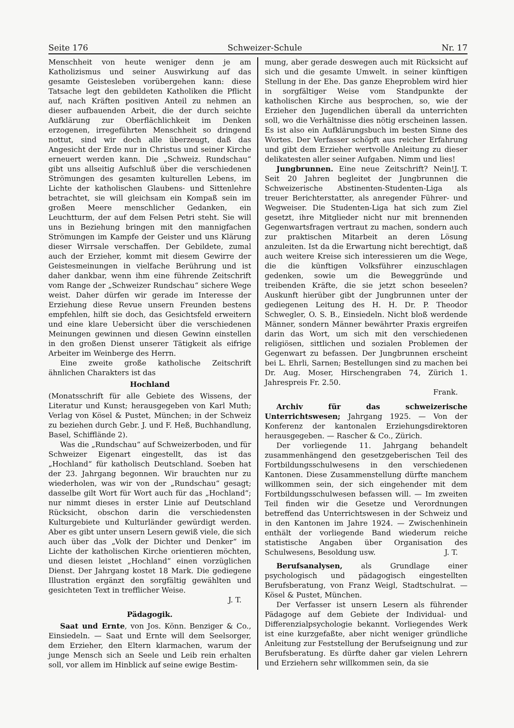Seite 176 Schweizer-Schule Nr. 17
Menschheit von heute weniger denn je am Katholizismus und seiner Auswirkung auf das gesamte Geistesleben vorübergehen kann: diese Tatsache legt den gebildeten Katholiken die Pflicht auf, nach Kräften positiven Anteil zu nehmen an dieser aufbauenden Arbeit, die der durch seichte Aufklärung zur Oberflächlichkeit im Denken erzogenen, irregeführten Menschheit so dringend nottut, sind wir doch alle überzeugt, daß das Angesicht der Erde nur in Christus und seiner Kirche erneuert werden kann. Die „Schweiz. Rundschau“ gibt uns allseitig Aufschluß über die verschiedenen Strömungen des gesamten kulturellen Lebens, im Lichte der katholischen Glaubens- und Sittenlehre betrachtet, sie will gleichsam ein Kompaß sein im großen Meere menschlicher Gedanken, ein Leuchtturm, der auf dem Felsen Petri steht. Sie will uns in Beziehung bringen mit den mannigfachen Strömungen im Kampfe der Geister und uns Klärung dieser Wirrsale verschaffen. Der Gebildete, zumal auch der Erzieher, kommt mit diesem Gewirre der Geistesmeinungen in vielfache Berührung und ist daher dankbar, wenn ihm eine führende Zeitschrift vom Range der „Schweizer Rundschau“ sichere Wege weist. Daher dürfen wir gerade im Interesse der Erziehung diese Revue unsern Freunden bestens empfehlen, hilft sie doch, das Gesichtsfeld erweitern und eine klare Uebersicht über die verschiedenen Meinungen gewinnen und diesen Gewinn einstellen in den großen Dienst unserer Tätigkeit als eifrige Arbeiter im Weinberge des Herrn.
Eine zweite große katholische Zeitschrift ähnlichen Charakters ist das
Hochland
(Monatsschrift für alle Gebiete des Wissens, der Literatur und Kunst; herausgegeben von Karl Muth; Verlag von Kösel & Pustet, München; in der Schweiz zu beziehen durch Gebr. J. und F. Heß, Buchhandlung, Basel, Schifflände 2).
Was die „Rundschau“ auf Schweizerboden, und für Schweizer Eigenart eingestellt, das ist das „Hochland“ für katholisch Deutschland. Soeben hat der 23. Jahrgang begonnen. Wir brauchten nur zu wiederholen, was wir von der „Rundschau“ gesagt; dasselbe gilt Wort für Wort auch für das „Hochland“; nur nimmt dieses in erster Linie auf Deutschland Rücksicht, obschon darin die verschiedensten Kulturgebiete und Kulturländer gewürdigt werden. Aber es gibt unter unsern Lesern gewiß viele, die sich auch über das „Volk der Dichter und Denker“ im Lichte der katholischen Kirche orientieren möchten, und diesen leistet „Hochland“ einen vorzüglichen Dienst. Der Jahrgang kostet 18 Mark. Die gediegene Illustration ergänzt den sorgfältig gewählten und gesichteten Text in trefflicher Weise.
J. T.
Pädagogik.
Saat und Ernte, von Jos. Könn. Benziger & Co., Einsiedeln. — Saat und Ernte will dem Seelsorger, dem Erzieher, den Eltern klarmachen, warum der junge Mensch sich an Seele und Leib rein erhalten soll, vor allem im Hinblick auf seine ewige Bestim-
mung, aber gerade deswegen auch mit Rücksicht auf sich und die gesamte Umwelt. in seiner künftigen Stellung in der Ehe. Das ganze Eheproblem wird hier in sorgfältiger Weise vom Standpunkte der katholischen Kirche aus besprochen, so, wie der Erzieher den Jugendlichen überall da unterrichten soll, wo die Verhältnisse dies nötig erscheinen lassen. Es ist also ein Aufklärungsbuch im besten Sinne des Wortes. Der Verfasser schöpft aus reicher Erfahrung und gibt dem Erzieher wertvolle Anleitung zu dieser delikatesten aller seiner Aufgaben. Nimm und lies! J. T.
Jungbrunnen. Eine neue Zeitschrift? Nein! Seit 20 Jahren begleitet der Jungbrunnen die Schweizerische Abstinenten-Studenten-Liga als treuer Berichterstatter, als anregender Führer- und Wegweiser. Die Studenten-Liga hat sich zum Ziel gesetzt, ihre Mitglieder nicht nur mit brennenden Gegenwartsfragen vertraut zu machen, sondern auch zur praktischen Mitarbeit an deren Lösung anzuleiten. Ist da die Erwartung nicht berechtigt, daß auch weitere Kreise sich interessieren um die Wege, die die künftigen Volksführer einzuschlagen gedenken, sowie um die Beweggründe und treibenden Kräfte, die sie jetzt schon beseelen? Auskunft hierüber gibt der Jungbrunnen unter der gediegenen Leitung des H. H. Dr. P. Theodor Schwegler, O. S. B., Einsiedeln. Nicht bloß werdende Männer, sondern Männer bewährter Praxis ergreifen darin das Wort, um sich mit den verschiedenen religiösen, sittlichen und sozialen Problemen der Gegenwart zu befassen. Der Jungbrunnen erscheint bei L. Ehrli, Sarnen; Bestellungen sind zu machen bei Dr. Aug. Moser, Hirschengraben 74, Zürich 1. Jahrespreis Fr. 2.50.
Frank.
Archiv für das schweizerische Unterrichtswesen; Jahrgang 1925. — Von der Konferenz der kantonalen Erziehungsdirektoren herausgegeben. — Rascher & Co., Zürich.
Der vorliegende 11. Jahrgang behandelt zusammenhängend den gesetzgeberischen Teil des Fortbildungsschulwesens in den verschiedenen Kantonen. Diese Zusammenstellung dürfte manchem willkommen sein, der sich eingehender mit dem Fortbildungsschulwesen befassen will. — Im zweiten Teil finden wir die Gesetze und Verordnungen betreffend das Unterrichtswesen in der Schweiz und in den Kantonen im Jahre 1924. — Zwischenhinein enthält der vorliegende Band wiederum reiche statistische Angaben über Organisation des Schulwesens, Besoldung usw. J. T.
Berufsanalysen, als Grundlage einer psychologisch und pädagogisch eingestellten Berufsberatung, von Franz Weigl, Stadtschulrat. — Kösel & Pustet, München.
Der Verfasser ist unsern Lesern als führender Pädagoge auf dem Gebiete der Individual- und Differenzialpsychologie bekannt. Vorliegendes Werk ist eine kurzgefaßte, aber nicht weniger gründliche Anleitung zur Feststellung der Berufseignung und zur Berufsberatung. Es dürfte daher gar vielen Lehrern und Erziehern sehr willkommen sein, da sie